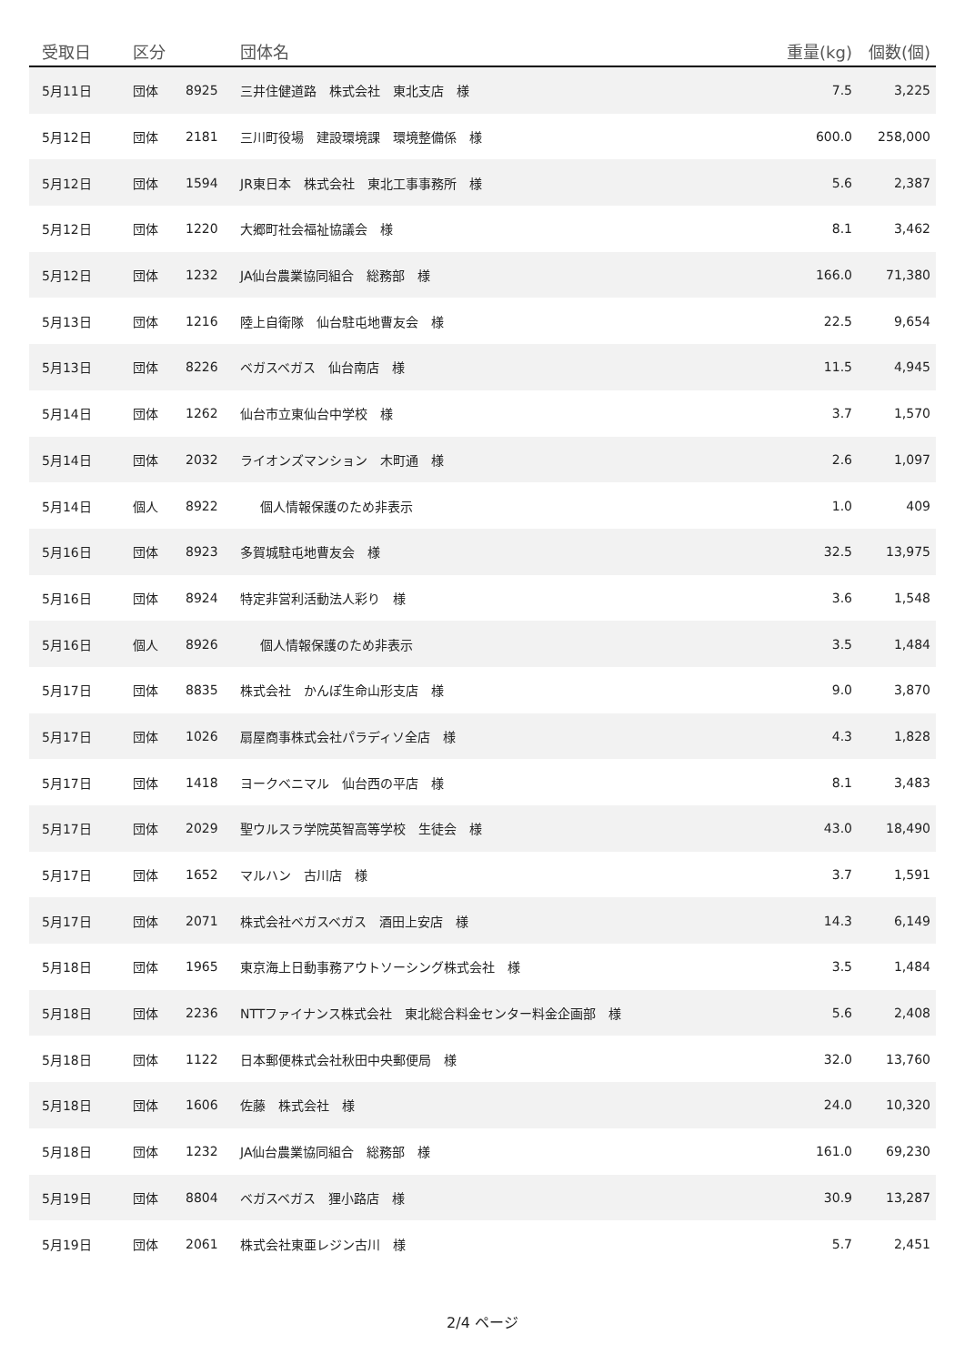| 受取日 | 区分 | | 団体名 | 重量(kg) | 個数(個) |
| --- | --- | --- | --- | --- | --- |
| 5月11日 | 団体 | 8925 | 三井住健道路 株式会社 東北支店 様 | 7.5 | 3,225 |
| 5月12日 | 団体 | 2181 | 三川町役場 建設環境課 環境整備係 様 | 600.0 | 258,000 |
| 5月12日 | 団体 | 1594 | JR東日本 株式会社 東北工事事務所 様 | 5.6 | 2,387 |
| 5月12日 | 団体 | 1220 | 大郷町社会福祉協議会 様 | 8.1 | 3,462 |
| 5月12日 | 団体 | 1232 | JA仙台農業協同組合 総務部 様 | 166.0 | 71,380 |
| 5月13日 | 団体 | 1216 | 陸上自衛隊 仙台駐屯地曹友会 様 | 22.5 | 9,654 |
| 5月13日 | 団体 | 8226 | ベガスベガス 仙台南店 様 | 11.5 | 4,945 |
| 5月14日 | 団体 | 1262 | 仙台市立東仙台中学校 様 | 3.7 | 1,570 |
| 5月14日 | 団体 | 2032 | ライオンズマンション 木町通 様 | 2.6 | 1,097 |
| 5月14日 | 個人 | 8922 | 個人情報保護のため非表示 | 1.0 | 409 |
| 5月16日 | 団体 | 8923 | 多賀城駐屯地曹友会 様 | 32.5 | 13,975 |
| 5月16日 | 団体 | 8924 | 特定非営利活動法人彩り 様 | 3.6 | 1,548 |
| 5月16日 | 個人 | 8926 | 個人情報保護のため非表示 | 3.5 | 1,484 |
| 5月17日 | 団体 | 8835 | 株式会社 かんぽ生命山形支店 様 | 9.0 | 3,870 |
| 5月17日 | 団体 | 1026 | 扇屋商事株式会社パラディソ全店 様 | 4.3 | 1,828 |
| 5月17日 | 団体 | 1418 | ヨークベニマル 仙台西の平店 様 | 8.1 | 3,483 |
| 5月17日 | 団体 | 2029 | 聖ウルスラ学院英智高等学校 生徒会 様 | 43.0 | 18,490 |
| 5月17日 | 団体 | 1652 | マルハン 古川店 様 | 3.7 | 1,591 |
| 5月17日 | 団体 | 2071 | 株式会社ベガスベガス 酒田上安店 様 | 14.3 | 6,149 |
| 5月18日 | 団体 | 1965 | 東京海上日動事務アウトソーシング株式会社 様 | 3.5 | 1,484 |
| 5月18日 | 団体 | 2236 | NTTファイナンス株式会社 東北総合料金センター料金企画部 様 | 5.6 | 2,408 |
| 5月18日 | 団体 | 1122 | 日本郵便株式会社秋田中央郵便局 様 | 32.0 | 13,760 |
| 5月18日 | 団体 | 1606 | 佐藤 株式会社 様 | 24.0 | 10,320 |
| 5月18日 | 団体 | 1232 | JA仙台農業協同組合 総務部 様 | 161.0 | 69,230 |
| 5月19日 | 団体 | 8804 | ベガスベガス 狸小路店 様 | 30.9 | 13,287 |
| 5月19日 | 団体 | 2061 | 株式会社東亜レジン古川 様 | 5.7 | 2,451 |
2/4 ページ